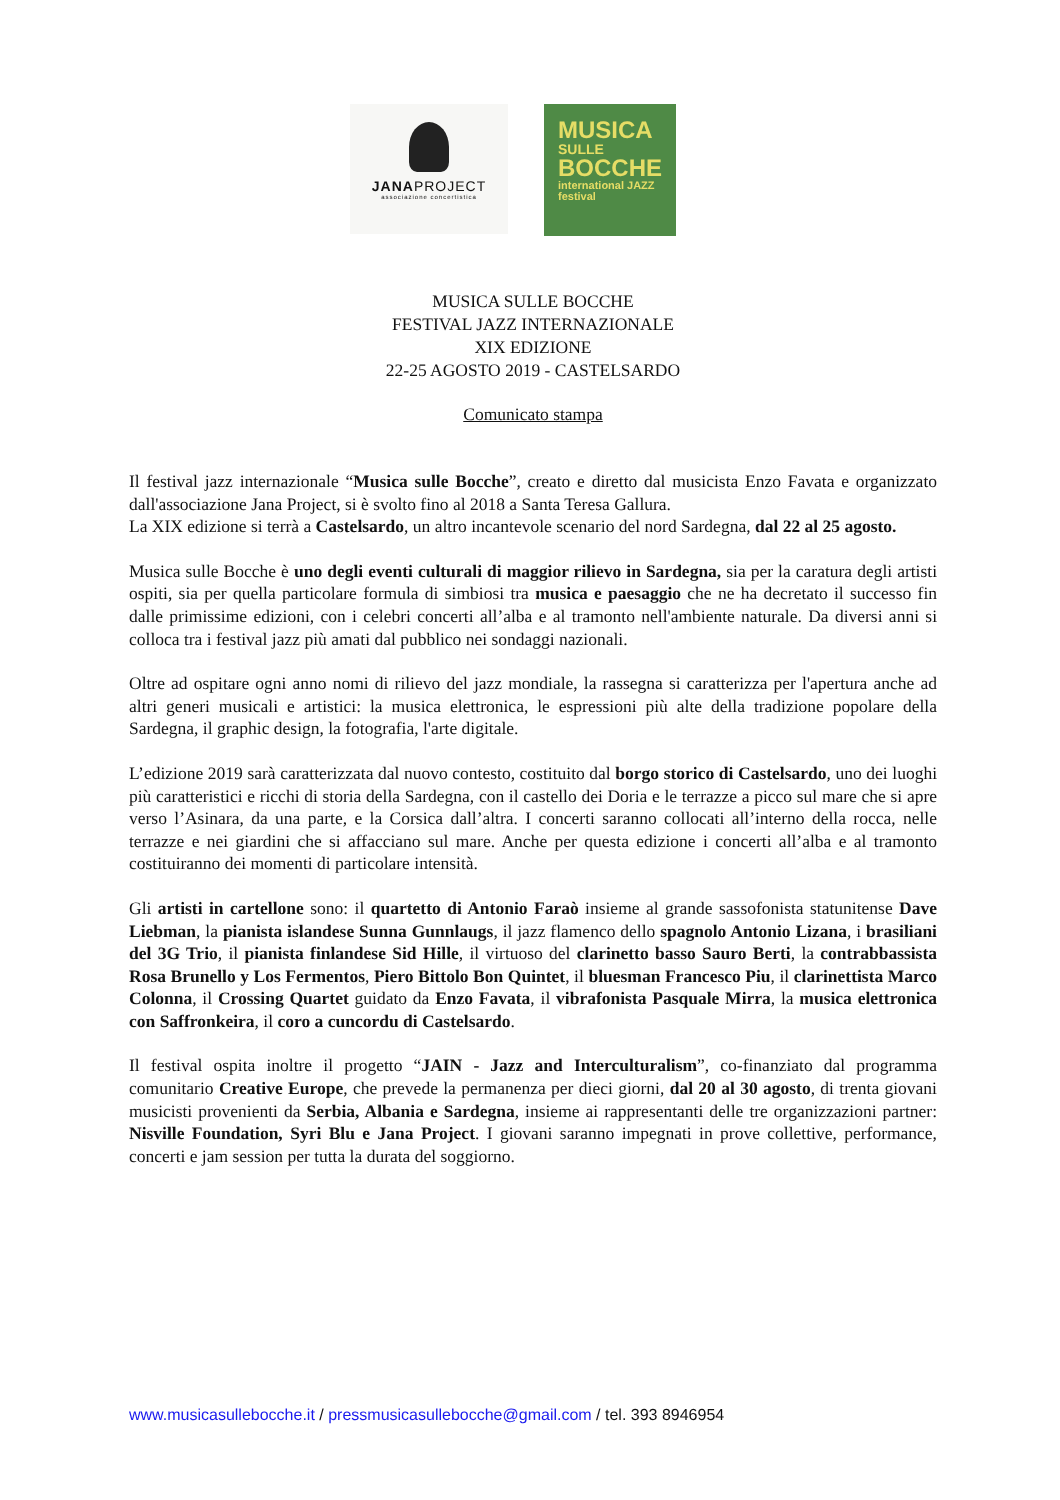JANAPROJECT
associazione concertistica
MUSICA
SULLE
BOCCHE
international JAZZ festival
MUSICA SULLE BOCCHE
FESTIVAL JAZZ INTERNAZIONALE
XIX EDIZIONE
22-25 AGOSTO 2019 - CASTELSARDO
Comunicato stampa
Il festival jazz internazionale “Musica sulle Bocche”, creato e diretto dal musicista Enzo Favata e organizzato dall'associazione Jana Project, si è svolto fino al 2018 a Santa Teresa Gallura.
La XIX edizione si terrà a Castelsardo, un altro incantevole scenario del nord Sardegna, dal 22 al 25 agosto.
Musica sulle Bocche è uno degli eventi culturali di maggior rilievo in Sardegna, sia per la caratura degli artisti ospiti, sia per quella particolare formula di simbiosi tra musica e paesaggio che ne ha decretato il successo fin dalle primissime edizioni, con i celebri concerti all’alba e al tramonto nell'ambiente naturale. Da diversi anni si colloca tra i festival jazz più amati dal pubblico nei sondaggi nazionali.
Oltre ad ospitare ogni anno nomi di rilievo del jazz mondiale, la rassegna si caratterizza per l'apertura anche ad altri generi musicali e artistici: la musica elettronica, le espressioni più alte della tradizione popolare della Sardegna, il graphic design, la fotografia, l'arte digitale.
L’edizione 2019 sarà caratterizzata dal nuovo contesto, costituito dal borgo storico di Castelsardo, uno dei luoghi più caratteristici e ricchi di storia della Sardegna, con il castello dei Doria e le terrazze a picco sul mare che si apre verso l’Asinara, da una parte, e la Corsica dall’altra. I concerti saranno collocati all’interno della rocca, nelle terrazze e nei giardini che si affacciano sul mare. Anche per questa edizione i concerti all’alba e al tramonto costituiranno dei momenti di particolare intensità.
Gli artisti in cartellone sono: il quartetto di Antonio Faraò insieme al grande sassofonista statunitense Dave Liebman, la pianista islandese Sunna Gunnlaugs, il jazz flamenco dello spagnolo Antonio Lizana, i brasiliani del 3G Trio, il pianista finlandese Sid Hille, il virtuoso del clarinetto basso Sauro Berti, la contrabbassista Rosa Brunello y Los Fermentos, Piero Bittolo Bon Quintet, il bluesman Francesco Piu, il clarinettista Marco Colonna, il Crossing Quartet guidato da Enzo Favata, il vibrafonista Pasquale Mirra, la musica elettronica con Saffronkeira, il coro a cuncordu di Castelsardo.
Il festival ospita inoltre il progetto “JAIN - Jazz and Interculturalism”, co-finanziato dal programma comunitario Creative Europe, che prevede la permanenza per dieci giorni, dal 20 al 30 agosto, di trenta giovani musicisti provenienti da Serbia, Albania e Sardegna, insieme ai rappresentanti delle tre organizzazioni partner: Nisville Foundation, Syri Blu e Jana Project. I giovani saranno impegnati in prove collettive, performance, concerti e jam session per tutta la durata del soggiorno.
www.musicasullebocche.it / pressmusicasullebocche@gmail.com / tel. 393 8946954